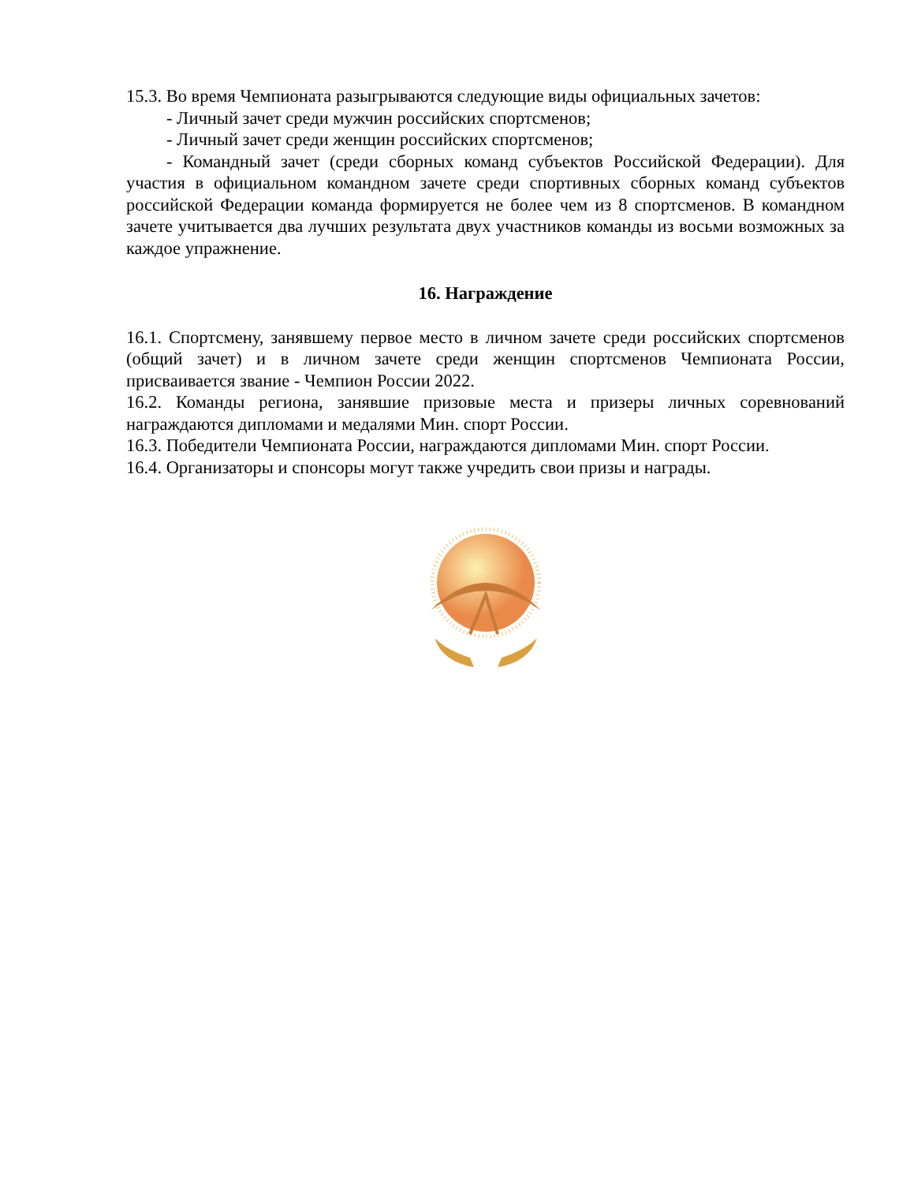15.3. Во время Чемпионата разыгрываются следующие виды официальных зачетов:
- Личный зачет среди мужчин российских спортсменов;
- Личный зачет среди женщин российских спортсменов;
- Командный зачет (среди сборных команд субъектов Российской Федерации). Для участия в официальном командном зачете среди спортивных сборных команд субъектов российской Федерации команда формируется не более чем из 8 спортсменов. В командном зачете учитывается два лучших результата двух участников команды из восьми возможных за каждое упражнение.
16. Награждение
16.1. Спортсмену, занявшему первое место в личном зачете среди российских спортсменов (общий зачет) и в личном зачете среди женщин спортсменов Чемпионата России, присваивается звание - Чемпион России 2022.
16.2. Команды региона, занявшие призовые места и призеры личных соревнований награждаются дипломами и медалями Мин. спорт России.
16.3. Победители Чемпионата России, награждаются дипломами Мин. спорт России.
16.4. Организаторы и спонсоры могут также учредить свои призы и награды.